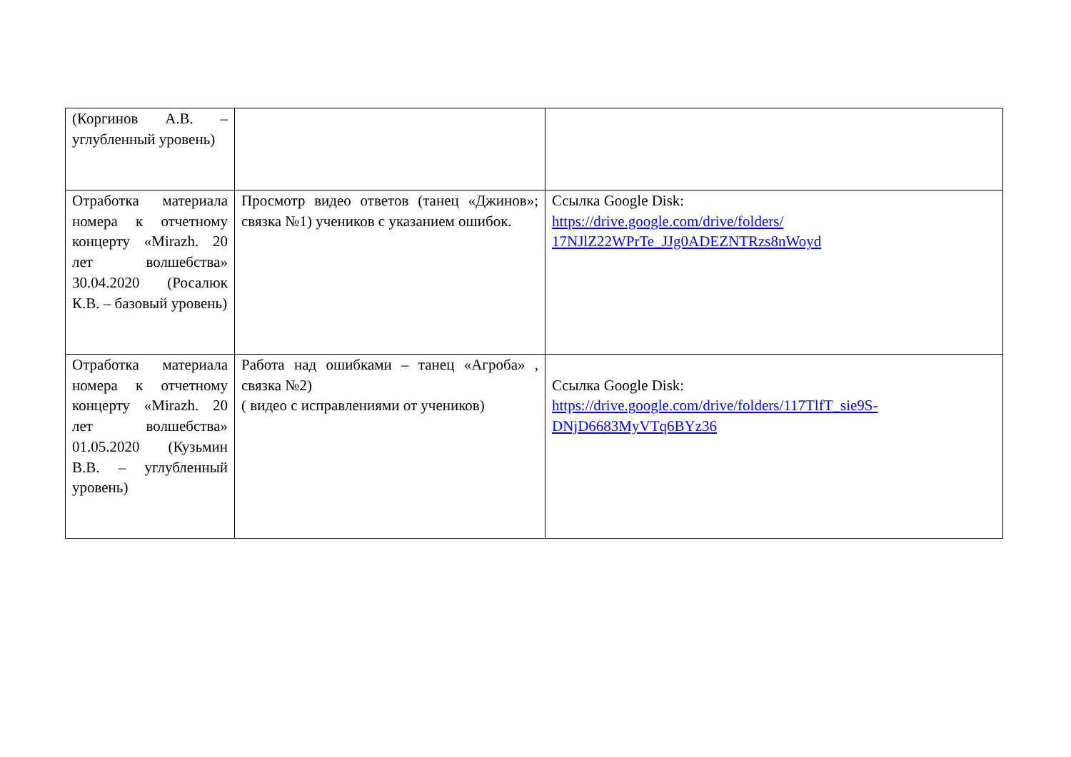| (Коргинов А.В. – углубленный уровень) | | |
| Отработка материала номера к отчетному концерту «Mirazh. 20 лет волшебства» 30.04.2020 (Росалюк К.В. – базовый уровень) | Просмотр видео ответов (танец «Джинов»; связка №1) учеников с указанием ошибок. | Ссылка Google Disk: https://drive.google.com/drive/folders/ 17NJlZ22WPrTe_JJg0ADEZNTRzs8nWoyd |
| Отработка материала номера к отчетному концерту «Mirazh. 20 лет волшебства» 01.05.2020 (Кузьмин В.В. – углубленный уровень) | Работа над ошибками – танец «Агроба» , связка №2) ( видео с исправлениями от учеников) | Ссылка Google Disk: https://drive.google.com/drive/folders/117TlfT_sie9S-DNjD6683MyVTq6BYz36 |